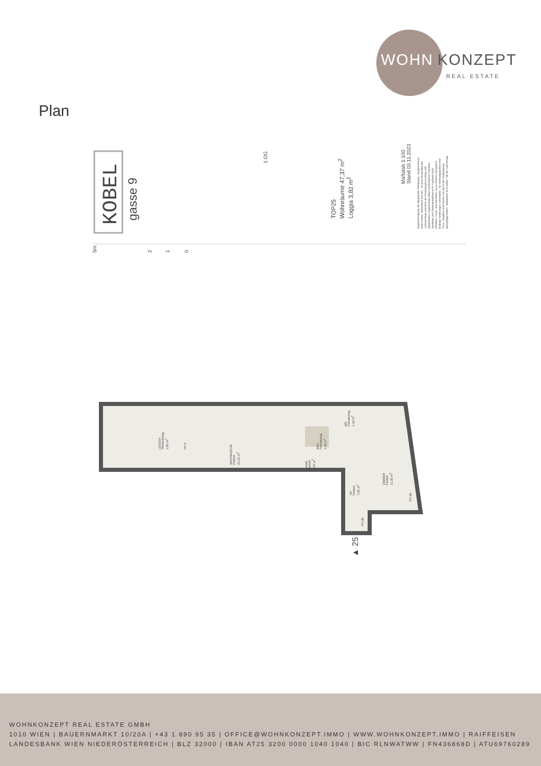WOHN KONZEPT
REAL ESTATE
Plan
KOBEL gasse 9
5m 2 1 0
1.OG
TOP25
Wohnräume 47,37 m<sup>2</sup>
Loggia 3,82 m<sup>2</sup>
Maßstab 1:100
Stand 03.11.2023
Baubeschreibung, die dargestellte Möblierung - Ausgenommen
Bade-wanne, Waschtisch und WC - ist nicht Bestandteil des
Lieferumfangs und dient als Einrichtungsvorschlag. Alle
dargestellten Gegenstände haben symbolhaften Charakter.
Spielplatz und Gartengestaltung ist im Kaufpreis nicht
enthalten. Druck- und Satzfehler, sowie Irrtümer und baulich
bedingte Änderungen vorbehalten. Die Wohnungsgrößen sind
Circa - Angaben und können sich durch die Detailplanung
geringfügig ändern. Maßgeblich ist in jedem Fall der Kaufvertrag.
LOGGIA
Plattenbelag
3,82 m<sup>2</sup>
PH 0
WOHNKÜCHE
Parkett
21,22 m<sup>2</sup>
BAD
Feinsteinzg.
3,65 m<sup>2</sup>
WC
Feinsteinzg.
1,18 m<sup>2</sup>
GANG
Parkett
2,02 m<sup>2</sup>
VR
Parkett
7,95 m<sup>2</sup>
ZIMMER
Parkett
11,35 m<sup>2</sup>
PH 90
PH 90
▲ 25
WOHNKONZEPT REAL ESTATE GMBH
1010 WIEN | BAUERNMARKT 10/20A | +43 1 890 95 35 | OFFICE@WOHNKONZEPT.IMMO | WWW.WOHNKONZEPT.IMMO | RAIFFEISEN LANDESBANK WIEN NIEDERÖSTERREICH | BLZ 32000 | IBAN AT25 3200 0000 1040 1040 | BIC RLNWATWW | FN436868D | ATU69760289